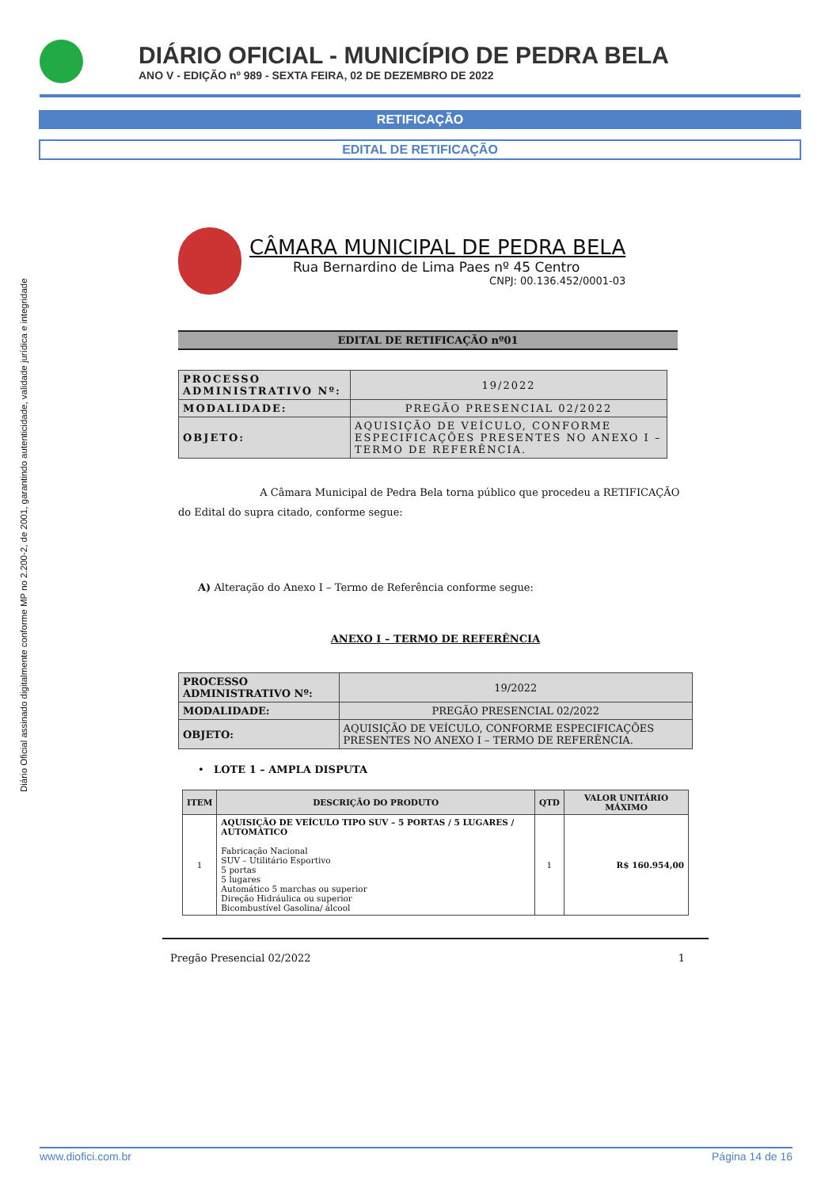DIÁRIO OFICIAL - MUNICÍPIO DE PEDRA BELA
ANO V - EDIÇÃO nº 989 - SEXTA FEIRA, 02 DE DEZEMBRO DE 2022
RETIFICAÇÃO
EDITAL DE RETIFICAÇÃO
Diário Oficial assinado digitalmente conforme MP no 2.200-2, de 2001, garantindo autenticidade, validade jurídica e integridade
CÂMARA MUNICIPAL DE PEDRA BELA
Rua Bernardino de Lima Paes nº 45 Centro
CNPJ: 00.136.452/0001-03
EDITAL DE RETIFICAÇÃO nº01
| PROCESSO ADMINISTRATIVO Nº: | 19/2022 |
| MODALIDADE: | PREGÃO PRESENCIAL 02/2022 |
| OBJETO: | AQUISIÇÃO DE VEÍCULO, CONFORME ESPECIFICAÇÕES PRESENTES NO ANEXO I – TERMO DE REFERÊNCIA. |
A Câmara Municipal de Pedra Bela torna público que procedeu a RETIFICAÇÃO do Edital do supra citado, conforme segue:
A) Alteração do Anexo I – Termo de Referência conforme segue:
ANEXO I – TERMO DE REFERÊNCIA
| PROCESSO ADMINISTRATIVO Nº: | 19/2022 |
| MODALIDADE: | PREGÃO PRESENCIAL 02/2022 |
| OBJETO: | AQUISIÇÃO DE VEÍCULO, CONFORME ESPECIFICAÇÕES PRESENTES NO ANEXO I – TERMO DE REFERÊNCIA. |
• LOTE 1 – AMPLA DISPUTA
| ITEM | DESCRIÇÃO DO PRODUTO | QTD | VALOR UNITÁRIO MÁXIMO |
| --- | --- | --- | --- |
| 1 | AQUISIÇÃO DE VEÍCULO TIPO SUV – 5 PORTAS / 5 LUGARES / AUTOMÁTICO Fabricação Nacional SUV – Utilitário Esportivo 5 portas 5 lugares Automático 5 marchas ou superior Direção Hidráulica ou superior Bicombustível Gasolina/ álcool | 1 | R$ 160.954,00 |
Pregão Presencial 02/2022 1
www.diofici.com.br Página 14 de 16